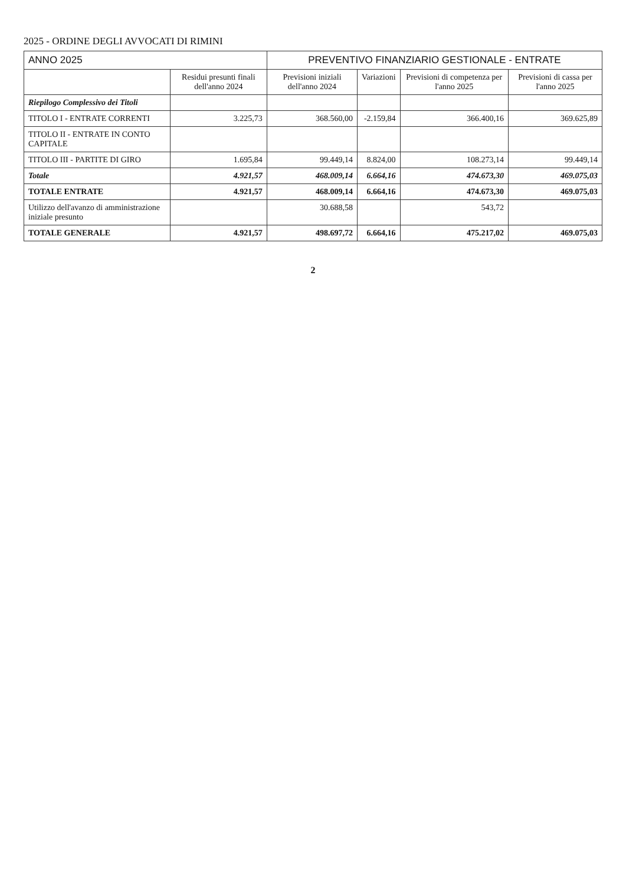2025 - ORDINE DEGLI AVVOCATI DI RIMINI
| ANNO 2025 | | PREVENTIVO FINANZIARIO GESTIONALE - ENTRATE | | | |
| | Residui presunti finali dell'anno 2024 | Previsioni iniziali dell'anno 2024 | Variazioni | Previsioni di competenza per l'anno 2025 | Previsioni di cassa per l'anno 2025 |
| Riepilogo Complessivo dei Titoli | | | | | |
| TITOLO I - ENTRATE CORRENTI | 3.225,73 | 368.560,00 | -2.159,84 | 366.400,16 | 369.625,89 |
| TITOLO II - ENTRATE IN CONTO CAPITALE | | | | | |
| TITOLO III - PARTITE DI GIRO | 1.695,84 | 99.449,14 | 8.824,00 | 108.273,14 | 99.449,14 |
| Totale | 4.921,57 | 468.009,14 | 6.664,16 | 474.673,30 | 469.075,03 |
| TOTALE ENTRATE | 4.921,57 | 468.009,14 | 6.664,16 | 474.673,30 | 469.075,03 |
| Utilizzo dell'avanzo di amministrazione iniziale presunto | | 30.688,58 | | 543,72 | |
| TOTALE GENERALE | 4.921,57 | 498.697,72 | 6.664,16 | 475.217,02 | 469.075,03 |
2